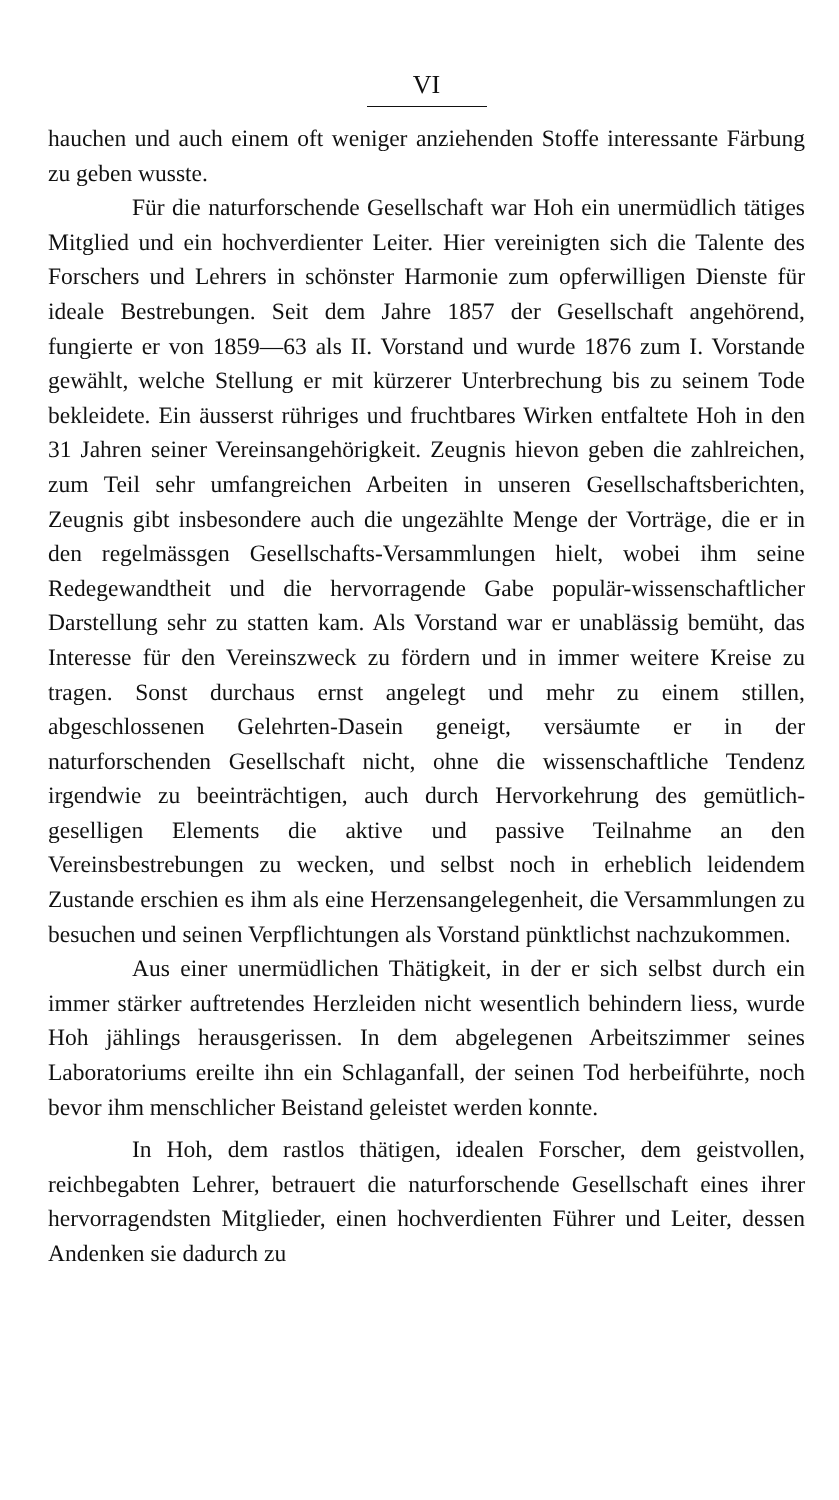VI
hauchen und auch einem oft weniger anziehenden Stoffe interessante Färbung zu geben wusste.
Für die naturforschende Gesellschaft war Hoh ein unermüdlich tätiges Mitglied und ein hochverdienter Leiter. Hier vereinigten sich die Talente des Forschers und Lehrers in schönster Harmonie zum opferwilligen Dienste für ideale Bestrebungen. Seit dem Jahre 1857 der Gesellschaft angehörend, fungierte er von 1859—63 als II. Vorstand und wurde 1876 zum I. Vorstande gewählt, welche Stellung er mit kürzerer Unterbrechung bis zu seinem Tode bekleidete. Ein äusserst rühriges und fruchtbares Wirken entfaltete Hoh in den 31 Jahren seiner Vereinsangehörigkeit. Zeugnis hievon geben die zahlreichen, zum Teil sehr umfangreichen Arbeiten in unseren Gesellschaftsberichten, Zeugnis gibt insbesondere auch die ungezählte Menge der Vorträge, die er in den regelmässgen Gesellschafts-Versammlungen hielt, wobei ihm seine Redegewandtheit und die hervorragende Gabe populär-wissenschaftlicher Darstellung sehr zu statten kam. Als Vorstand war er unablässig bemüht, das Interesse für den Vereinszweck zu fördern und in immer weitere Kreise zu tragen. Sonst durchaus ernst angelegt und mehr zu einem stillen, abgeschlossenen Gelehrten-Dasein geneigt, versäumte er in der naturforschenden Gesellschaft nicht, ohne die wissenschaftliche Tendenz irgendwie zu beeinträchtigen, auch durch Hervorkehrung des gemütlich-geselligen Elements die aktive und passive Teilnahme an den Vereinsbestrebungen zu wecken, und selbst noch in erheblich leidendem Zustande erschien es ihm als eine Herzensangelegenheit, die Versammlungen zu besuchen und seinen Verpflichtungen als Vorstand pünktlichst nachzukommen.
Aus einer unermüdlichen Thätigkeit, in der er sich selbst durch ein immer stärker auftretendes Herzleiden nicht wesentlich behindern liess, wurde Hoh jählings herausgerissen. In dem abgelegenen Arbeitszimmer seines Laboratoriums ereilte ihn ein Schlaganfall, der seinen Tod herbeiführte, noch bevor ihm menschlicher Beistand geleistet werden konnte.
In Hoh, dem rastlos thätigen, idealen Forscher, dem geistvollen, reichbegabten Lehrer, betrauert die naturforschende Gesellschaft eines ihrer hervorragendsten Mitglieder, einen hochverdienten Führer und Leiter, dessen Andenken sie dadurch zu